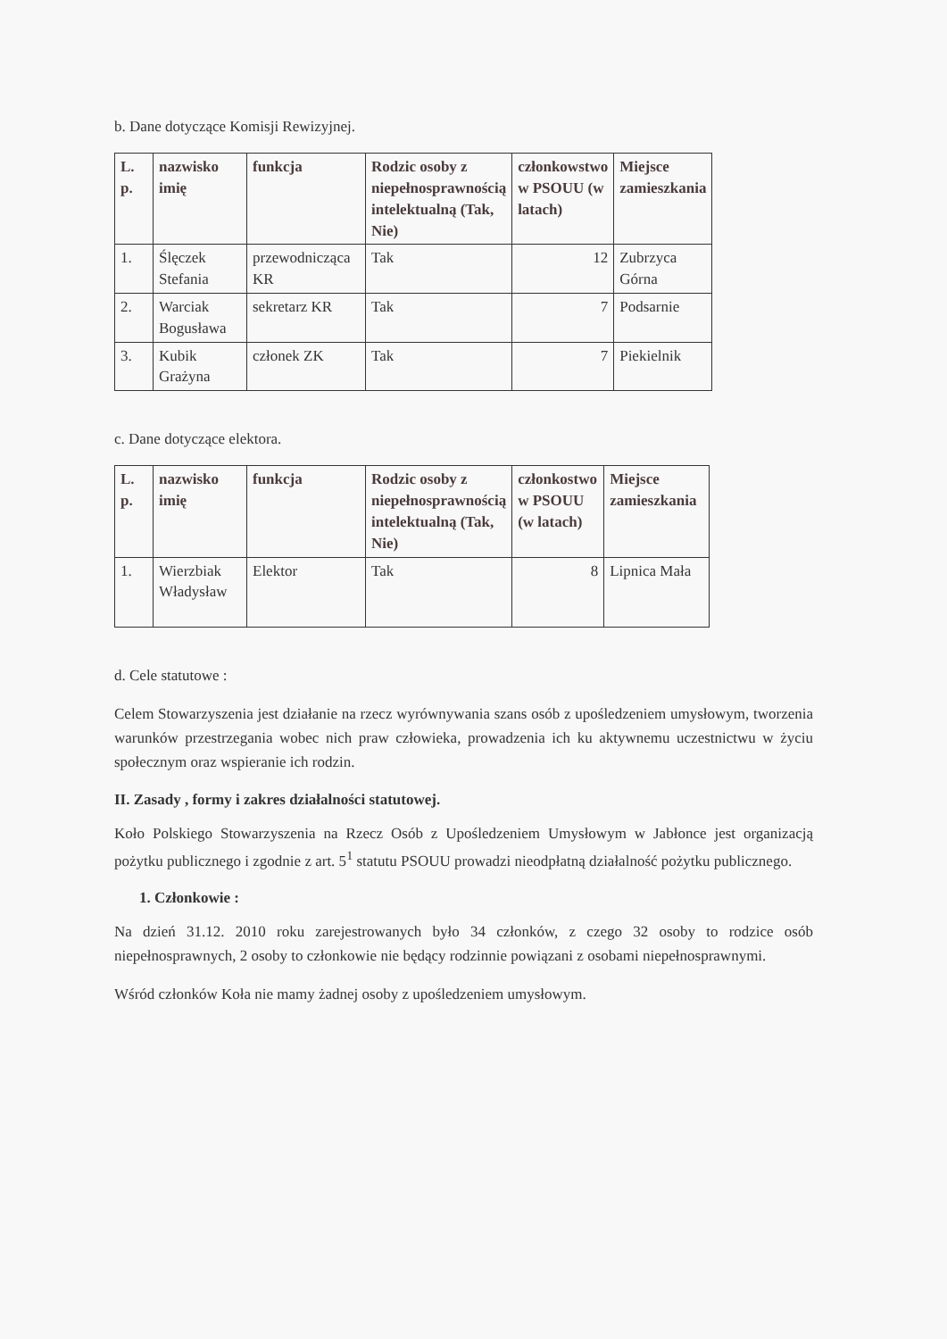b. Dane dotyczące Komisji Rewizyjnej.
| L. p. | nazwisko imię | funkcja | Rodzic osoby z niepełnosprawnością intelektualną (Tak, Nie) | członkowstwo w PSOUU (w latach) | Miejsce zamieszkania |
| --- | --- | --- | --- | --- | --- |
| 1. | Ślęczek Stefania | przewodnicząca KR | Tak | 12 | Zubrzyca Górna |
| 2. | Warciak Bogusława | sekretarz KR | Tak | 7 | Podsarnie |
| 3. | Kubik Grażyna | członek ZK | Tak | 7 | Piekielnik |
c. Dane dotyczące elektora.
| L. p. | nazwisko imię | funkcja | Rodzic osoby z niepełnosprawnością intelektualną (Tak, Nie) | członkostwo w PSOUU (w latach) | Miejsce zamieszkania |
| --- | --- | --- | --- | --- | --- |
| 1. | Wierzbiak Władysław | Elektor | Tak | 8 | Lipnica Mała |
d. Cele statutowe :
Celem Stowarzyszenia jest działanie na rzecz wyrównywania szans osób z upośledzeniem umysłowym, tworzenia warunków przestrzegania wobec nich praw człowieka, prowadzenia ich ku aktywnemu uczestnictwu w życiu społecznym oraz wspieranie ich rodzin.
II. Zasady , formy i zakres działalności statutowej.
Koło Polskiego Stowarzyszenia na Rzecz Osób z Upośledzeniem Umysłowym w Jabłonce jest organizacją pożytku publicznego i zgodnie z art. 5<sup>1</sup> statutu PSOUU prowadzi nieodpłatną działalność pożytku publicznego.
1. Członkowie :
Na dzień 31.12. 2010 roku zarejestrowanych było 34 członków, z czego 32 osoby to rodzice osób niepełnosprawnych, 2 osoby to członkowie nie będący rodzinnie powiązani z osobami niepełnosprawnymi.
Wśród członków Koła nie mamy żadnej osoby z upośledzeniem umysłowym.